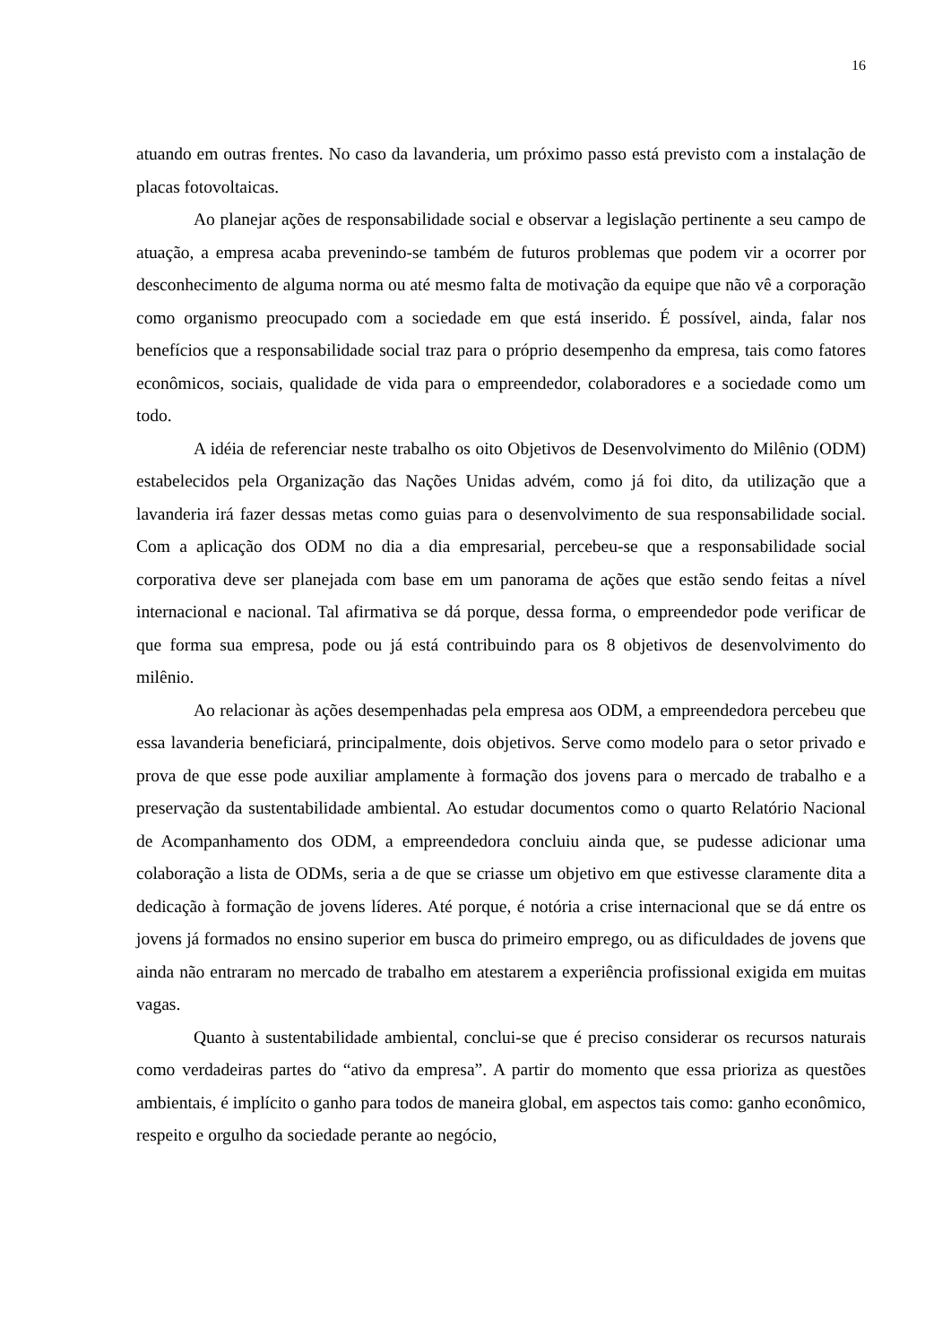16
atuando em outras frentes. No caso da lavanderia, um próximo passo está previsto com a instalação de placas fotovoltaicas.
Ao planejar ações de responsabilidade social e observar a legislação pertinente a seu campo de atuação, a empresa acaba prevenindo-se também de futuros problemas que podem vir a ocorrer por desconhecimento de alguma norma ou até mesmo falta de motivação da equipe que não vê a corporação como organismo preocupado com a sociedade em que está inserido. É possível, ainda, falar nos benefícios que a responsabilidade social traz para o próprio desempenho da empresa, tais como fatores econômicos, sociais, qualidade de vida para o empreendedor, colaboradores e a sociedade como um todo.
A idéia de referenciar neste trabalho os oito Objetivos de Desenvolvimento do Milênio (ODM) estabelecidos pela Organização das Nações Unidas advém, como já foi dito, da utilização que a lavanderia irá fazer dessas metas como guias para o desenvolvimento de sua responsabilidade social. Com a aplicação dos ODM no dia a dia empresarial, percebeu-se que a responsabilidade social corporativa deve ser planejada com base em um panorama de ações que estão sendo feitas a nível internacional e nacional. Tal afirmativa se dá porque, dessa forma, o empreendedor pode verificar de que forma sua empresa, pode ou já está contribuindo para os 8 objetivos de desenvolvimento do milênio.
Ao relacionar às ações desempenhadas pela empresa aos ODM, a empreendedora percebeu que essa lavanderia beneficiará, principalmente, dois objetivos. Serve como modelo para o setor privado e prova de que esse pode auxiliar amplamente à formação dos jovens para o mercado de trabalho e a preservação da sustentabilidade ambiental. Ao estudar documentos como o quarto Relatório Nacional de Acompanhamento dos ODM, a empreendedora concluiu ainda que, se pudesse adicionar uma colaboração a lista de ODMs, seria a de que se criasse um objetivo em que estivesse claramente dita a dedicação à formação de jovens líderes. Até porque, é notória a crise internacional que se dá entre os jovens já formados no ensino superior em busca do primeiro emprego, ou as dificuldades de jovens que ainda não entraram no mercado de trabalho em atestarem a experiência profissional exigida em muitas vagas.
Quanto à sustentabilidade ambiental, conclui-se que é preciso considerar os recursos naturais como verdadeiras partes do “ativo da empresa”. A partir do momento que essa prioriza as questões ambientais, é implícito o ganho para todos de maneira global, em aspectos tais como: ganho econômico, respeito e orgulho da sociedade perante ao negócio,